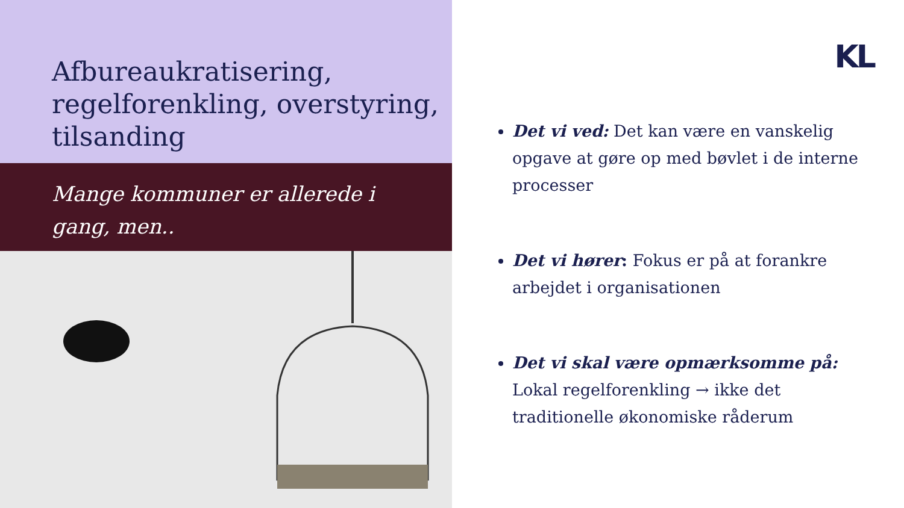Afbureaukratisering, regelforenkling, overstyring, tilsanding
Mange kommuner er allerede i gang, men..
KL
Det vi ved: Det kan være en vanskelig opgave at gøre op med bøvlet i de interne processer
Det vi hører: Fokus er på at forankre arbejdet i organisationen
Det vi skal være opmærksomme på: Lokal regelforenkling → ikke det traditionelle økonomiske råderum